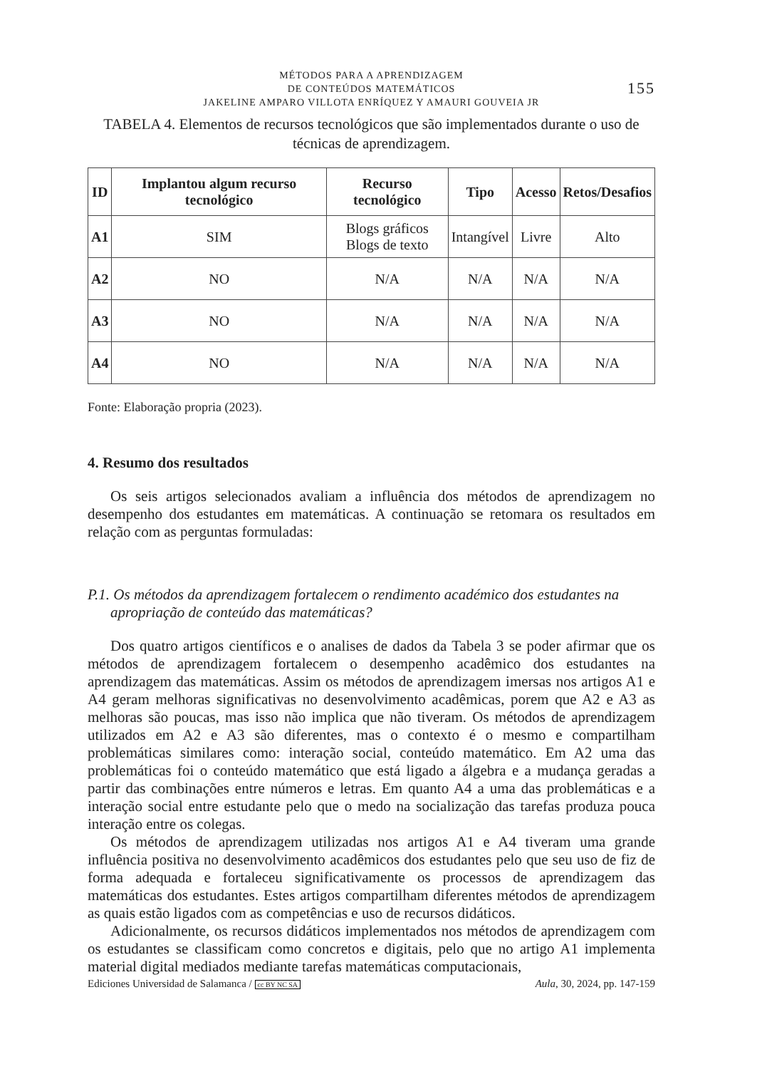MÉTODOS PARA A APRENDIZAGEM
DE CONTEÚDOS MATEMÁTICOS
JAKELINE AMPARO VILLOTA ENRÍQUEZ Y AMAURI GOUVEIA JR
155
TABELA 4. Elementos de recursos tecnológicos que são implementados durante o uso de técnicas de aprendizagem.
| ID | Implantou algum recurso tecnológico | Recurso tecnológico | Tipo | Acesso | Retos/Desafios |
| --- | --- | --- | --- | --- | --- |
| A1 | SIM | Blogs gráficos Blogs de texto | Intangível | Livre | Alto |
| A2 | NO | N/A | N/A | N/A | N/A |
| A3 | NO | N/A | N/A | N/A | N/A |
| A4 | NO | N/A | N/A | N/A | N/A |
Fonte: Elaboração propria (2023).
4. Resumo dos resultados
Os seis artigos selecionados avaliam a influência dos métodos de aprendizagem no desempenho dos estudantes em matemáticas. A continuação se retomara os resultados em relação com as perguntas formuladas:
P.1. Os métodos da aprendizagem fortalecem o rendimento académico dos estudantes na apropriação de conteúdo das matemáticas?
Dos quatro artigos científicos e o analises de dados da Tabela 3 se poder afirmar que os métodos de aprendizagem fortalecem o desempenho acadêmico dos estudantes na aprendizagem das matemáticas. Assim os métodos de aprendizagem imersas nos artigos A1 e A4 geram melhoras significativas no desenvolvimento acadêmicas, porem que A2 e A3 as melhoras são poucas, mas isso não implica que não tiveram. Os métodos de aprendizagem utilizados em A2 e A3 são diferentes, mas o contexto é o mesmo e compartilham problemáticas similares como: interação social, conteúdo matemático. Em A2 uma das problemáticas foi o conteúdo matemático que está ligado a álgebra e a mudança geradas a partir das combinações entre números e letras. Em quanto A4 a uma das problemáticas e a interação social entre estudante pelo que o medo na socialização das tarefas produza pouca interação entre os colegas.
Os métodos de aprendizagem utilizadas nos artigos A1 e A4 tiveram uma grande influência positiva no desenvolvimento acadêmicos dos estudantes pelo que seu uso de fiz de forma adequada e fortaleceu significativamente os processos de aprendizagem das matemáticas dos estudantes. Estes artigos compartilham diferentes métodos de aprendizagem as quais estão ligados com as competências e uso de recursos didáticos.
Adicionalmente, os recursos didáticos implementados nos métodos de aprendizagem com os estudantes se classificam como concretos e digitais, pelo que no artigo A1 implementa material digital mediados mediante tarefas matemáticas computacionais,
Ediciones Universidad de Salamanca / cc BY NC SA Aula, 30, 2024, pp. 147-159